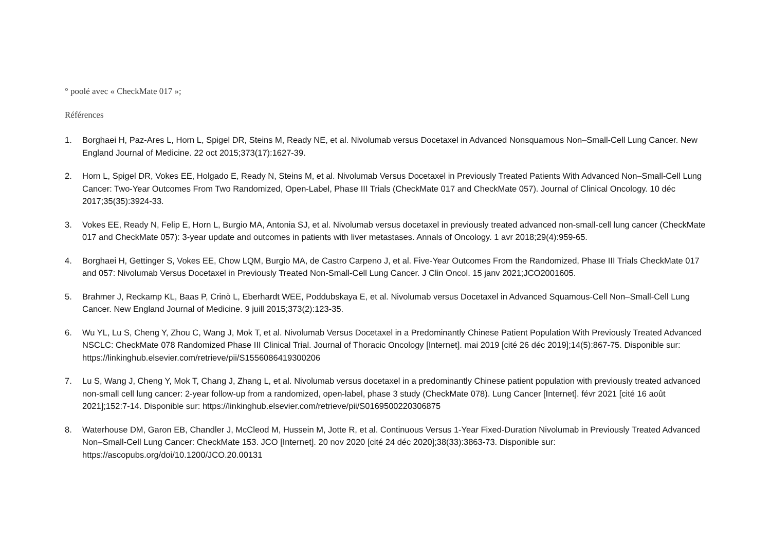° poolé avec « CheckMate 017 »;
Références
1. Borghaei H, Paz-Ares L, Horn L, Spigel DR, Steins M, Ready NE, et al. Nivolumab versus Docetaxel in Advanced Nonsquamous Non–Small-Cell Lung Cancer. New England Journal of Medicine. 22 oct 2015;373(17):1627-39.
2. Horn L, Spigel DR, Vokes EE, Holgado E, Ready N, Steins M, et al. Nivolumab Versus Docetaxel in Previously Treated Patients With Advanced Non–Small-Cell Lung Cancer: Two-Year Outcomes From Two Randomized, Open-Label, Phase III Trials (CheckMate 017 and CheckMate 057). Journal of Clinical Oncology. 10 déc 2017;35(35):3924-33.
3. Vokes EE, Ready N, Felip E, Horn L, Burgio MA, Antonia SJ, et al. Nivolumab versus docetaxel in previously treated advanced non-small-cell lung cancer (CheckMate 017 and CheckMate 057): 3-year update and outcomes in patients with liver metastases. Annals of Oncology. 1 avr 2018;29(4):959-65.
4. Borghaei H, Gettinger S, Vokes EE, Chow LQM, Burgio MA, de Castro Carpeno J, et al. Five-Year Outcomes From the Randomized, Phase III Trials CheckMate 017 and 057: Nivolumab Versus Docetaxel in Previously Treated Non-Small-Cell Lung Cancer. J Clin Oncol. 15 janv 2021;JCO2001605.
5. Brahmer J, Reckamp KL, Baas P, Crinò L, Eberhardt WEE, Poddubskaya E, et al. Nivolumab versus Docetaxel in Advanced Squamous-Cell Non–Small-Cell Lung Cancer. New England Journal of Medicine. 9 juill 2015;373(2):123-35.
6. Wu YL, Lu S, Cheng Y, Zhou C, Wang J, Mok T, et al. Nivolumab Versus Docetaxel in a Predominantly Chinese Patient Population With Previously Treated Advanced NSCLC: CheckMate 078 Randomized Phase III Clinical Trial. Journal of Thoracic Oncology [Internet]. mai 2019 [cité 26 déc 2019];14(5):867-75. Disponible sur: https://linkinghub.elsevier.com/retrieve/pii/S1556086419300206
7. Lu S, Wang J, Cheng Y, Mok T, Chang J, Zhang L, et al. Nivolumab versus docetaxel in a predominantly Chinese patient population with previously treated advanced non-small cell lung cancer: 2-year follow-up from a randomized, open-label, phase 3 study (CheckMate 078). Lung Cancer [Internet]. févr 2021 [cité 16 août 2021];152:7-14. Disponible sur: https://linkinghub.elsevier.com/retrieve/pii/S0169500220306875
8. Waterhouse DM, Garon EB, Chandler J, McCleod M, Hussein M, Jotte R, et al. Continuous Versus 1-Year Fixed-Duration Nivolumab in Previously Treated Advanced Non–Small-Cell Lung Cancer: CheckMate 153. JCO [Internet]. 20 nov 2020 [cité 24 déc 2020];38(33):3863-73. Disponible sur: https://ascopubs.org/doi/10.1200/JCO.20.00131